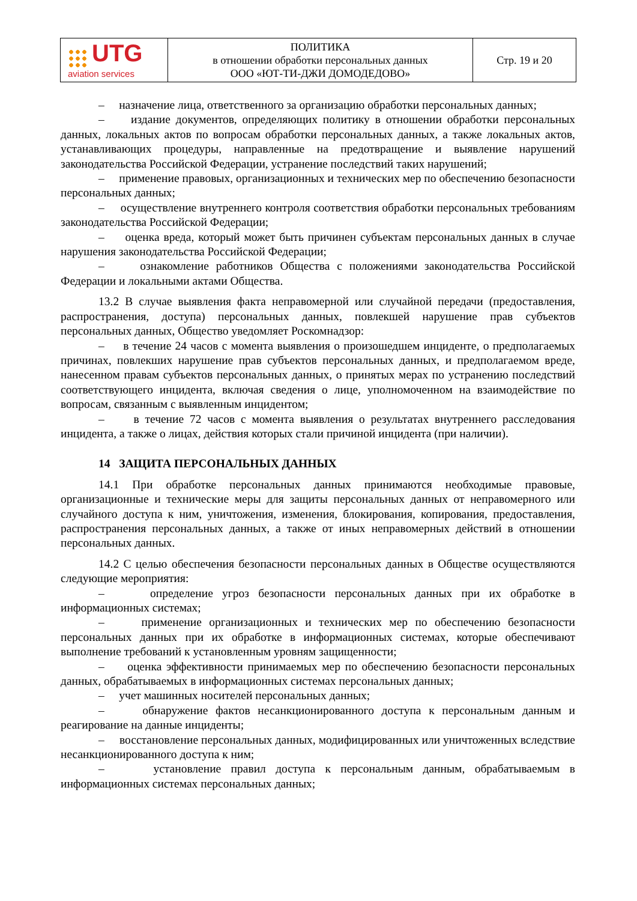| UTG aviation services | ПОЛИТИКА в отношении обработки персональных данных ООО «ЮТ-ТИ-ДЖИ ДОМОДЕДОВО» | Стр. 19 и 20 |
– назначение лица, ответственного за организацию обработки персональных данных;
– издание документов, определяющих политику в отношении обработки персональных данных, локальных актов по вопросам обработки персональных данных, а также локальных актов, устанавливающих процедуры, направленные на предотвращение и выявление нарушений законодательства Российской Федерации, устранение последствий таких нарушений;
– применение правовых, организационных и технических мер по обеспечению безопасности персональных данных;
– осуществление внутреннего контроля соответствия обработки персональных требованиям законодательства Российской Федерации;
– оценка вреда, который может быть причинен субъектам персональных данных в случае нарушения законодательства Российской Федерации;
– ознакомление работников Общества с положениями законодательства Российской Федерации и локальными актами Общества.
13.2 В случае выявления факта неправомерной или случайной передачи (предоставления, распространения, доступа) персональных данных, повлекшей нарушение прав субъектов персональных данных, Общество уведомляет Роскомнадзор:
– в течение 24 часов с момента выявления о произошедшем инциденте, о предполагаемых причинах, повлекших нарушение прав субъектов персональных данных, и предполагаемом вреде, нанесенном правам субъектов персональных данных, о принятых мерах по устранению последствий соответствующего инцидента, включая сведения о лице, уполномоченном на взаимодействие по вопросам, связанным с выявленным инцидентом;
– в течение 72 часов с момента выявления о результатах внутреннего расследования инцидента, а также о лицах, действия которых стали причиной инцидента (при наличии).
14 ЗАЩИТА ПЕРСОНАЛЬНЫХ ДАННЫХ
14.1 При обработке персональных данных принимаются необходимые правовые, организационные и технические меры для защиты персональных данных от неправомерного или случайного доступа к ним, уничтожения, изменения, блокирования, копирования, предоставления, распространения персональных данных, а также от иных неправомерных действий в отношении персональных данных.
14.2 С целью обеспечения безопасности персональных данных в Обществе осуществляются следующие мероприятия:
– определение угроз безопасности персональных данных при их обработке в информационных системах;
– применение организационных и технических мер по обеспечению безопасности персональных данных при их обработке в информационных системах, которые обеспечивают выполнение требований к установленным уровням защищенности;
– оценка эффективности принимаемых мер по обеспечению безопасности персональных данных, обрабатываемых в информационных системах персональных данных;
– учет машинных носителей персональных данных;
– обнаружение фактов несанкционированного доступа к персональным данным и реагирование на данные инциденты;
– восстановление персональных данных, модифицированных или уничтоженных вследствие несанкционированного доступа к ним;
– установление правил доступа к персональным данным, обрабатываемым в информационных системах персональных данных;